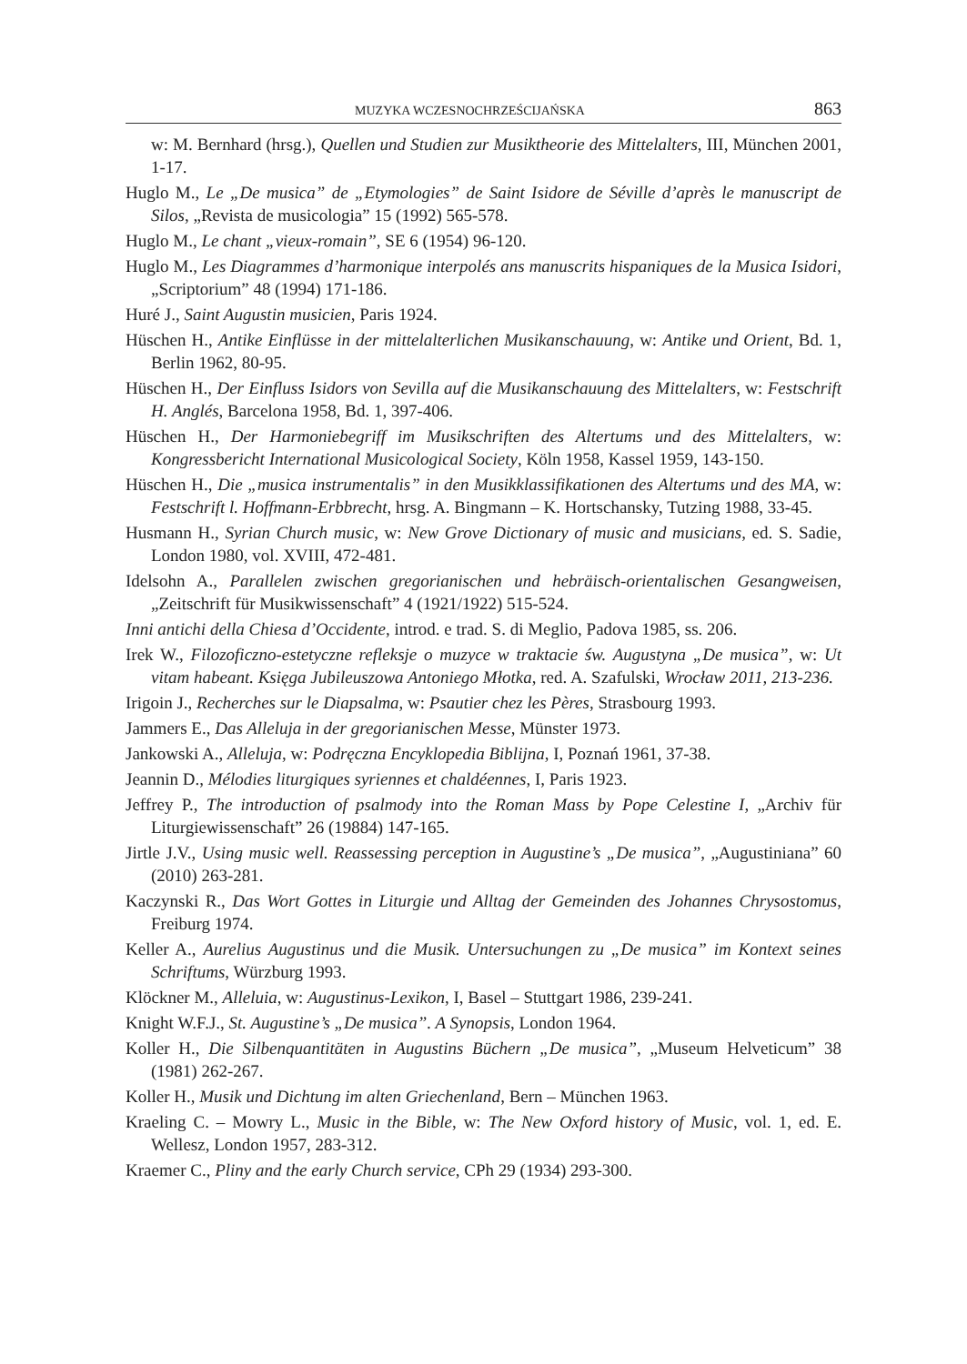MUZYKA WCZESNOCHRZEŚCIJAŃSKA 863
w: M. Bernhard (hrsg.), Quellen und Studien zur Musiktheorie des Mittelalters, III, München 2001, 1-17.
Huglo M., Le „De musica” de „Etymologies” de Saint Isidore de Séville d’après le manuscript de Silos, „Revista de musicologia” 15 (1992) 565-578.
Huglo M., Le chant „vieux-romain”, SE 6 (1954) 96-120.
Huglo M., Les Diagrammes d’harmonique interpolés ans manuscrits hispaniques de la Musica Isidori, „Scriptorium” 48 (1994) 171-186.
Huré J., Saint Augustin musicien, Paris 1924.
Hüschen H., Antike Einflüsse in der mittelalterlichen Musikanschauung, w: Antike und Orient, Bd. 1, Berlin 1962, 80-95.
Hüschen H., Der Einfluss Isidors von Sevilla auf die Musikanschauung des Mittelalters, w: Festschrift H. Anglés, Barcelona 1958, Bd. 1, 397-406.
Hüschen H., Der Harmoniebegriff im Musikschriften des Altertums und des Mittelalters, w: Kongressbericht International Musicological Society, Köln 1958, Kassel 1959, 143-150.
Hüschen H., Die „musica instrumentalis” in den Musikklassifikationen des Altertums und des MA, w: Festschrift l. Hoffmann-Erbbrecht, hrsg. A. Bingmann – K. Hortschansky, Tutzing 1988, 33-45.
Husmann H., Syrian Church music, w: New Grove Dictionary of music and musicians, ed. S. Sadie, London 1980, vol. XVIII, 472-481.
Idelsohn A., Parallelen zwischen gregorianischen und hebräisch-orientalischen Gesangweisen, „Zeitschrift für Musikwissenschaft” 4 (1921/1922) 515-524.
Inni antichi della Chiesa d’Occidente, introd. e trad. S. di Meglio, Padova 1985, ss. 206.
Irek W., Filozoficzno-estetyczne refleksje o muzyce w traktacie św. Augustyna „De musica”, w: Ut vitam habeant. Księga Jubileuszowa Antoniego Młotka, red. A. Szafulski, Wrocław 2011, 213-236.
Irigoin J., Recherches sur le Diapsalma, w: Psautier chez les Pères, Strasbourg 1993.
Jammers E., Das Alleluja in der gregorianischen Messe, Münster 1973.
Jankowski A., Alleluja, w: Podręczna Encyklopedia Biblijna, I, Poznań 1961, 37-38.
Jeannin D., Mélodies liturgiques syriennes et chaldéennes, I, Paris 1923.
Jeffrey P., The introduction of psalmody into the Roman Mass by Pope Celestine I, „Archiv für Liturgiewissenschaft” 26 (19884) 147-165.
Jirtle J.V., Using music well. Reassessing perception in Augustine’s „De musica”, „Augustiniana” 60 (2010) 263-281.
Kaczynski R., Das Wort Gottes in Liturgie und Alltag der Gemeinden des Johannes Chrysostomus, Freiburg 1974.
Keller A., Aurelius Augustinus und die Musik. Untersuchungen zu „De musica” im Kontext seines Schriftums, Würzburg 1993.
Klöckner M., Alleluia, w: Augustinus-Lexikon, I, Basel – Stuttgart 1986, 239-241.
Knight W.F.J., St. Augustine’s „De musica”. A Synopsis, London 1964.
Koller H., Die Silbenquantitäten in Augustins Büchern „De musica”, „Museum Helveticum” 38 (1981) 262-267.
Koller H., Musik und Dichtung im alten Griechenland, Bern – München 1963.
Kraeling C. – Mowry L., Music in the Bible, w: The New Oxford history of Music, vol. 1, ed. E. Wellesz, London 1957, 283-312.
Kraemer C., Pliny and the early Church service, CPh 29 (1934) 293-300.